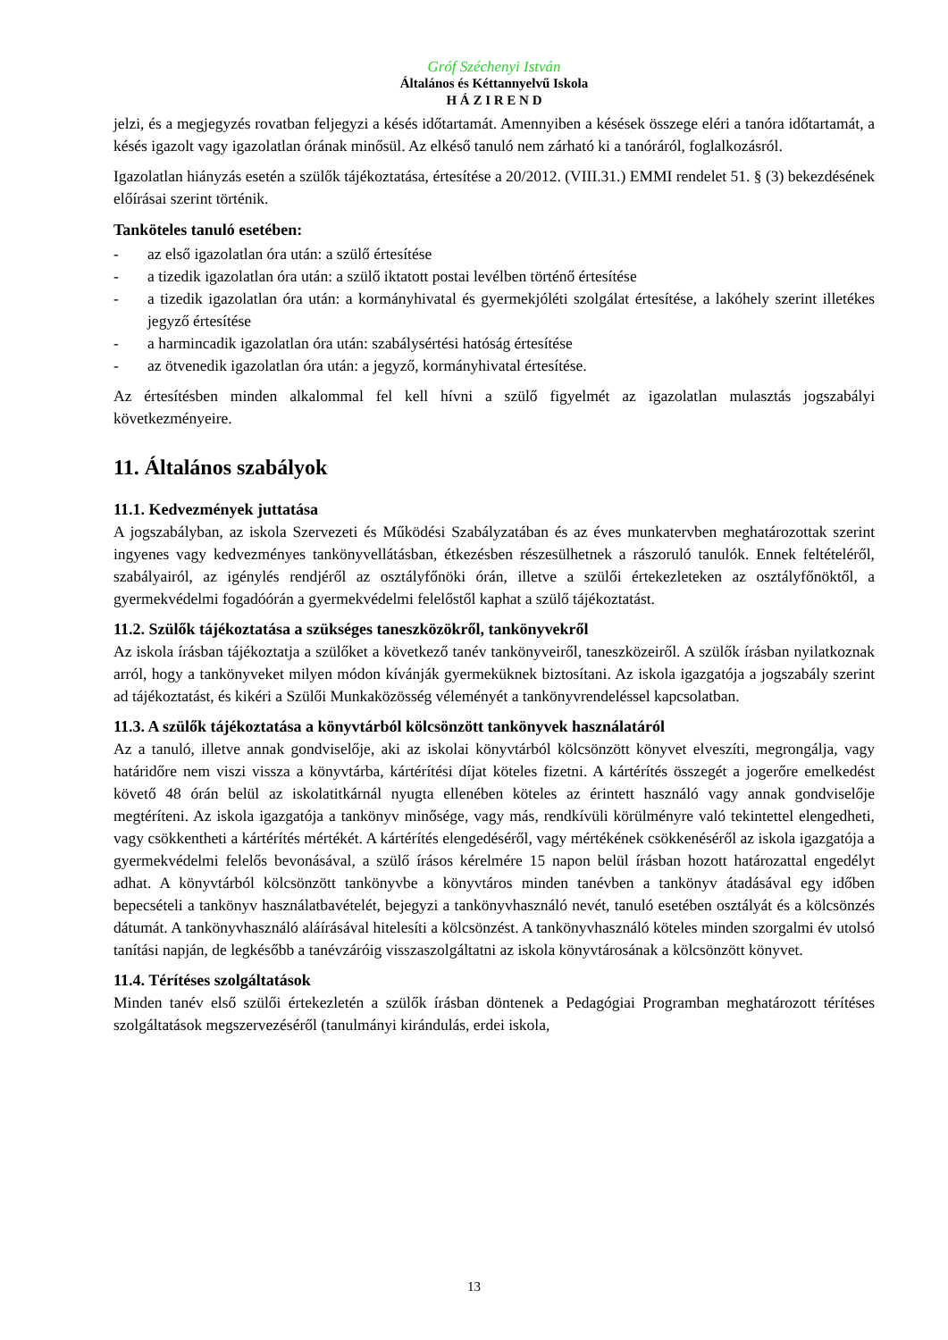Gróf Széchenyi István
Általános és Kéttannyelvű Iskola
H Á Z I R E N D
jelzi, és a megjegyzés rovatban feljegyzi a késés időtartamát. Amennyiben a késések összege eléri a tanóra időtartamát, a késés igazolt vagy igazolatlan órának minősül. Az elkéső tanuló nem zárható ki a tanóráról, foglalkozásról.
Igazolatlan hiányzás esetén a szülők tájékoztatása, értesítése a 20/2012. (VIII.31.) EMMI rendelet 51. § (3) bekezdésének előírásai szerint történik.
Tanköteles tanuló esetében:
- az első igazolatlan óra után: a szülő értesítése
- a tizedik igazolatlan óra után: a szülő iktatott postai levélben történő értesítése
- a tizedik igazolatlan óra után: a kormányhivatal és gyermekjóléti szolgálat értesítése, a lakóhely szerint illetékes jegyző értesítése
- a harmincadik igazolatlan óra után: szabálysértési hatóság értesítése
- az ötvenedik igazolatlan óra után: a jegyző, kormányhivatal értesítése.
Az értesítésben minden alkalommal fel kell hívni a szülő figyelmét az igazolatlan mulasztás jogszabályi következményeire.
11. Általános szabályok
11.1. Kedvezmények juttatása
A jogszabályban, az iskola Szervezeti és Működési Szabályzatában és az éves munkatervben meghatározottak szerint ingyenes vagy kedvezményes tankönyvellátásban, étkezésben részesülhetnek a rászoruló tanulók. Ennek feltételéről, szabályairól, az igénylés rendjéről az osztályfőnöki órán, illetve a szülői értekezleteken az osztályfőnöktől, a gyermekvédelmi fogadóórán a gyermekvédelmi felelőstől kaphat a szülő tájékoztatást.
11.2. Szülők tájékoztatása a szükséges taneszközökről, tankönyvekről
Az iskola írásban tájékoztatja a szülőket a következő tanév tankönyveiről, taneszközeiről. A szülők írásban nyilatkoznak arról, hogy a tankönyveket milyen módon kívánják gyermeküknek biztosítani. Az iskola igazgatója a jogszabály szerint ad tájékoztatást, és kikéri a Szülői Munkaközösség véleményét a tankönyvrendeléssel kapcsolatban.
11.3. A szülők tájékoztatása a könyvtárból kölcsönzött tankönyvek használatáról
Az a tanuló, illetve annak gondviselője, aki az iskolai könyvtárból kölcsönzött könyvet elveszíti, megrongálja, vagy határidőre nem viszi vissza a könyvtárba, kártérítési díjat köteles fizetni. A kártérítés összegét a jogerőre emelkedést követő 48 órán belül az iskolatitkárnál nyugta ellenében köteles az érintett használó vagy annak gondviselője megtéríteni. Az iskola igazgatója a tankönyv minősége, vagy más, rendkívüli körülményre való tekintettel elengedheti, vagy csökkentheti a kártérítés mértékét. A kártérítés elengedéséről, vagy mértékének csökkenéséről az iskola igazgatója a gyermekvédelmi felelős bevonásával, a szülő írásos kérelmére 15 napon belül írásban hozott határozattal engedélyt adhat. A könyvtárból kölcsönzött tankönyvbe a könyvtáros minden tanévben a tankönyv átadásával egy időben bepecsételi a tankönyv használatbavételét, bejegyzi a tankönyvhasználó nevét, tanuló esetében osztályát és a kölcsönzés dátumát. A tankönyvhasználó aláírásával hitelesíti a kölcsönzést. A tankönyvhasználó köteles minden szorgalmi év utolsó tanítási napján, de legkésőbb a tanévzáróig visszaszolgáltatni az iskola könyvtárosának a kölcsönzött könyvet.
11.4. Térítéses szolgáltatások
Minden tanév első szülői értekezletén a szülők írásban döntenek a Pedagógiai Programban meghatározott térítéses szolgáltatások megszervezéséről (tanulmányi kirándulás, erdei iskola,
13